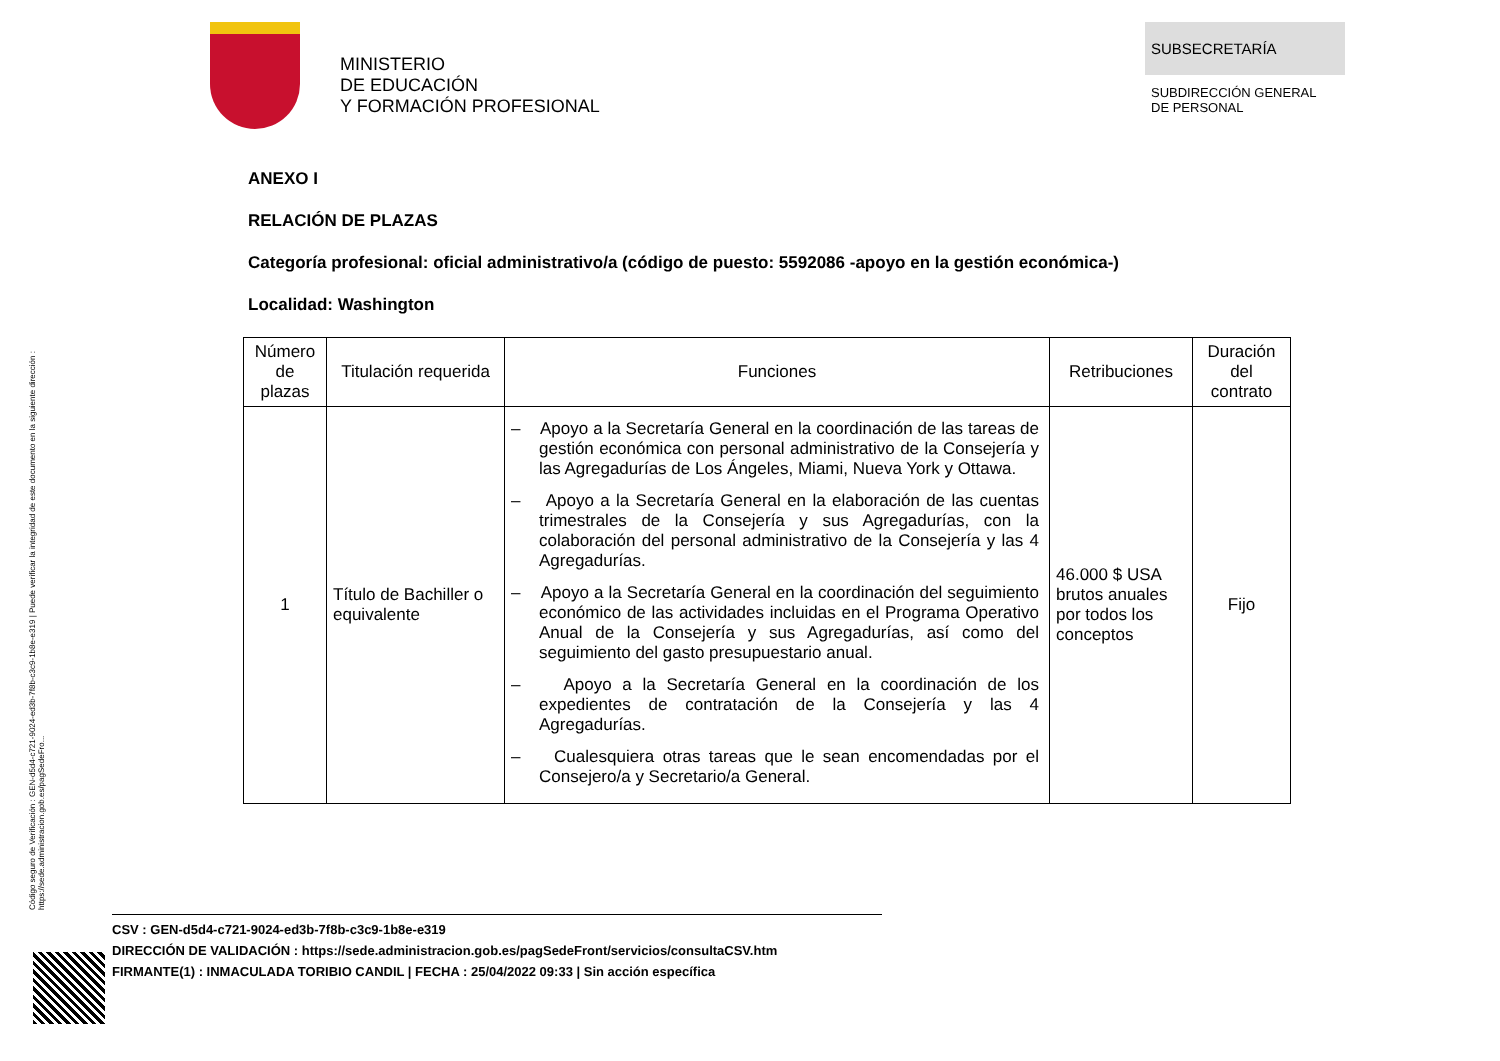MINISTERIO
DE EDUCACIÓN
Y FORMACIÓN PROFESIONAL
SUBSECRETARÍA
SUBDIRECCIÓN GENERAL
DE PERSONAL
ANEXO I
RELACIÓN DE PLAZAS
Categoría profesional: oficial administrativo/a (código de puesto: 5592086 -apoyo en la gestión económica-)
Localidad: Washington
| Número de plazas | Titulación requerida | Funciones | Retribuciones | Duración del contrato |
| --- | --- | --- | --- | --- |
| 1 | Título de Bachiller o equivalente | – Apoyo a la Secretaría General en la coordinación de las tareas de gestión económica con personal administrativo de la Consejería y las Agregadurías de Los Ángeles, Miami, Nueva York y Ottawa. – Apoyo a la Secretaría General en la elaboración de las cuentas trimestrales de la Consejería y sus Agregadurías, con la colaboración del personal administrativo de la Consejería y las 4 Agregadurías. – Apoyo a la Secretaría General en la coordinación del seguimiento económico de las actividades incluidas en el Programa Operativo Anual de la Consejería y sus Agregadurías, así como del seguimiento del gasto presupuestario anual. – Apoyo a la Secretaría General en la coordinación de los expedientes de contratación de la Consejería y las 4 Agregadurías. – Cualesquiera otras tareas que le sean encomendadas por el Consejero/a y Secretario/a General. | 46.000 $ USA brutos anuales por todos los conceptos | Fijo |
Código seguro de Verificación : GEN-d5d4-c721-9024-ed3b-7f8b-c3c9-1b8e-e319 | Puede verificar la integridad de este documento en la siguiente dirección : https://sede.administracion.gob.es/pagSedeFro...
CSV : GEN-d5d4-c721-9024-ed3b-7f8b-c3c9-1b8e-e319
DIRECCIÓN DE VALIDACIÓN : https://sede.administracion.gob.es/pagSedeFront/servicios/consultaCSV.htm
FIRMANTE(1) : INMACULADA TORIBIO CANDIL | FECHA : 25/04/2022 09:33 | Sin acción específica